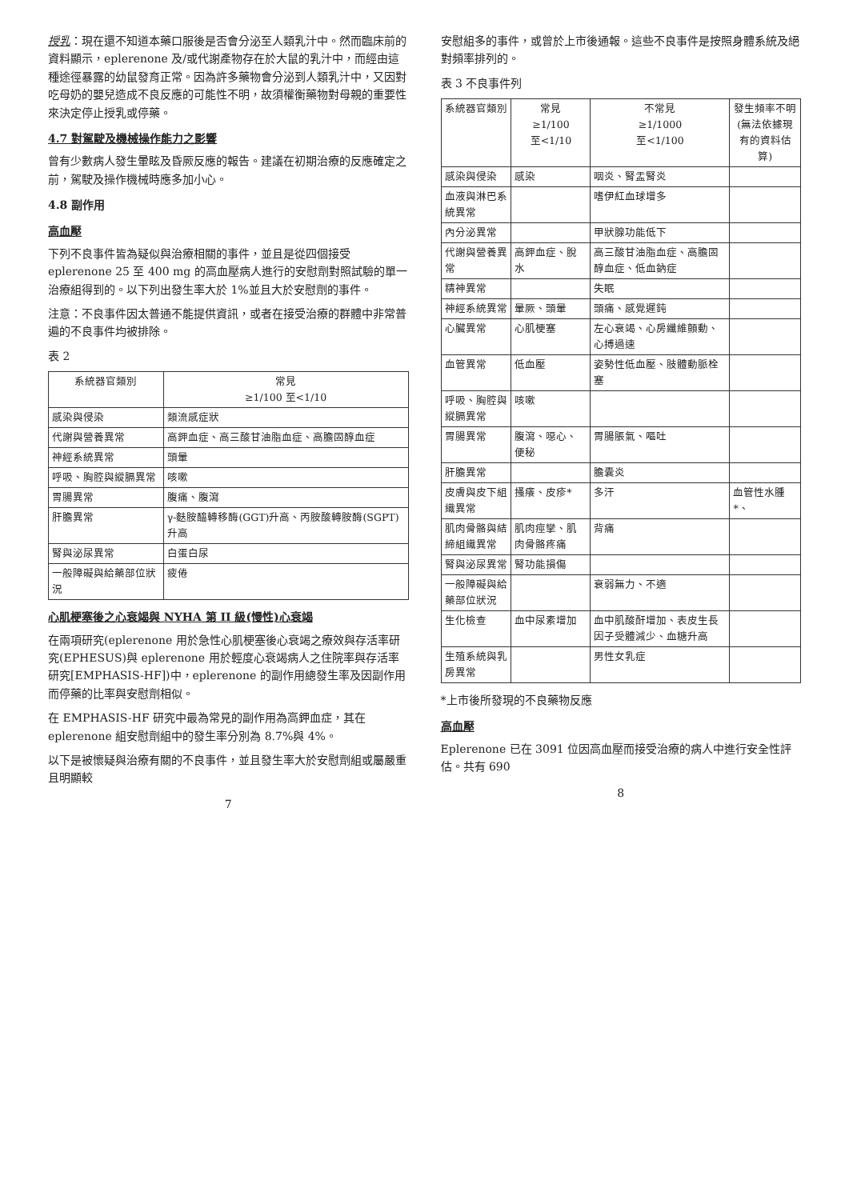授乳：現在還不知道本藥口服後是否會分泌至人類乳汁中。然而臨床前的資料顯示，eplerenone 及/或代謝產物存在於大鼠的乳汁中，而經由這種途徑暴露的幼鼠發育正常。因為許多藥物會分泌到人類乳汁中，又因對吃母奶的嬰兒造成不良反應的可能性不明，故須權衡藥物對母親的重要性來決定停止授乳或停藥。
4.7 對駕駛及機械操作能力之影響
曾有少數病人發生暈眩及昏厥反應的報告。建議在初期治療的反應確定之前，駕駛及操作機械時應多加小心。
4.8 副作用
高血壓
下列不良事件皆為疑似與治療相關的事件，並且是從四個接受 eplerenone 25 至 400 mg 的高血壓病人進行的安慰劑對照試驗的單一治療組得到的。以下列出發生率大於 1%並且大於安慰劑的事件。
注意：不良事件因太普通不能提供資訊，或者在接受治療的群體中非常普遍的不良事件均被排除。
表 2
| 系統器官類別 | 常見 ≥1/100 至<1/10 |
| --- | --- |
| 感染與侵染 | 類流感症狀 |
| 代謝與營養異常 | 高鉀血症、高三酸甘油脂血症、高膽固醇血症 |
| 神經系統異常 | 頭暈 |
| 呼吸、胸腔與縱膈異常 | 咳嗽 |
| 胃腸異常 | 腹痛、腹瀉 |
| 肝膽異常 | γ-麩胺醯轉移酶(GGT)升高、丙胺酸轉胺酶(SGPT)升高 |
| 腎與泌尿異常 | 白蛋白尿 |
| 一般障礙與給藥部位狀況 | 疲倦 |
心肌梗塞後之心衰竭與 NYHA 第 II 級(慢性)心衰竭
在兩項研究(eplerenone 用於急性心肌梗塞後心衰竭之療效與存活率研究(EPHESUS)與 eplerenone 用於輕度心衰竭病人之住院率與存活率研究[EMPHASIS-HF])中，eplerenone 的副作用總發生率及因副作用而停藥的比率與安慰劑相似。
在 EMPHASIS-HF 研究中最為常見的副作用為高鉀血症，其在 eplerenone 組安慰劑組中的發生率分別為 8.7%與 4%。
以下是被懷疑與治療有關的不良事件，並且發生率大於安慰劑組或屬嚴重且明顯較
7
安慰組多的事件，或曾於上市後通報。這些不良事件是按照身體系統及絕對頻率排列的。
表 3 不良事件列
| 系統器官類別 | 常見 ≥1/100 至<1/10 | 不常見 ≥1/1000 至<1/100 | 發生頻率不明 (無法依據現有的資料估算) |
| --- | --- | --- | --- |
| 感染與侵染 | 感染 | 咽炎、腎盂腎炎 | |
| 血液與淋巴系統異常 | | 嗜伊紅血球增多 | |
| 內分泌異常 | | 甲狀腺功能低下 | |
| 代謝與營養異常 | 高鉀血症、脫水 | 高三酸甘油脂血症、高膽固醇血症、低血鈉症 | |
| 精神異常 | | 失眠 | |
| 神經系統異常 | 暈厥、頭暈 | 頭痛、感覺遲鈍 | |
| 心臟異常 | 心肌梗塞 | 左心衰竭、心房纖維顫動、心搏過速 | |
| 血管異常 | 低血壓 | 姿勢性低血壓、肢體動脈栓塞 | |
| 呼吸、胸腔與縱膈異常 | 咳嗽 | | |
| 胃腸異常 | 腹瀉、噁心、便秘 | 胃腸脹氣、嘔吐 | |
| 肝膽異常 | | 膽囊炎 | |
| 皮膚與皮下組織異常 | 搔癢、皮疹* | 多汗 | 血管性水腫*、 |
| 肌肉骨骼與結締組織異常 | 肌肉痙攣、肌肉骨骼疼痛 | 背痛 | |
| 腎與泌尿異常 | 腎功能損傷 | | |
| 一般障礙與給藥部位狀況 | | 衰弱無力、不適 | |
| 生化檢查 | 血中尿素增加 | 血中肌酸酐增加、表皮生長因子受體減少、血糖升高 | |
| 生殖系統與乳房異常 | | 男性女乳症 | |
*上市後所發現的不良藥物反應
高血壓
Eplerenone 已在 3091 位因高血壓而接受治療的病人中進行安全性評估。共有 690
8